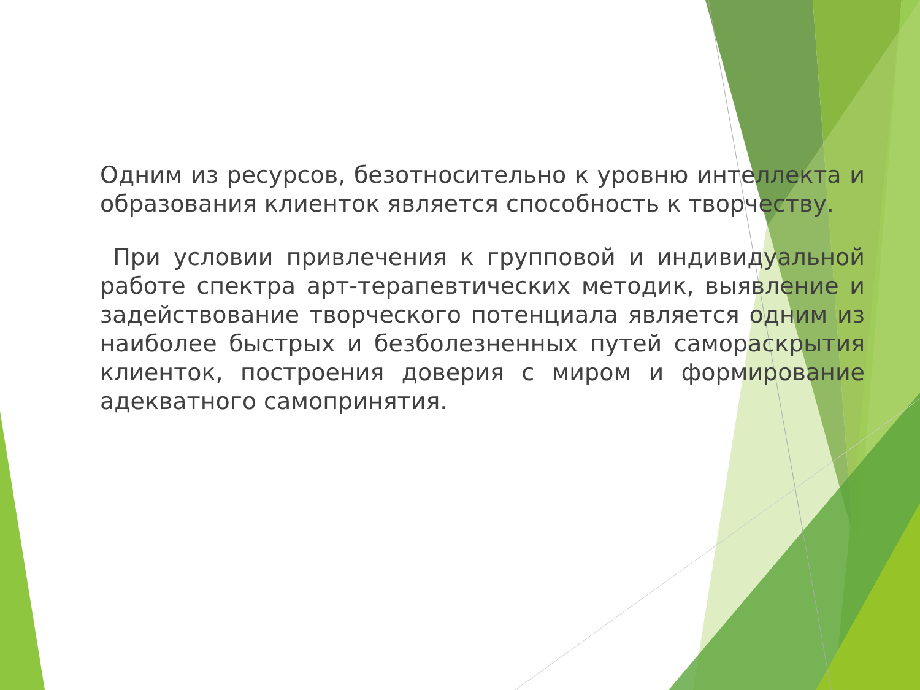Одним из ресурсов, безотносительно к уровню интеллекта и образования клиенток является способность к творчеству.
При условии привлечения к групповой и индивидуальной работе спектра арт-терапевтических методик, выявление и задействование творческого потенциала является одним из наиболее быстрых и безболезненных путей самораскрытия клиенток, построения доверия с миром и формирование адекватного самопринятия.